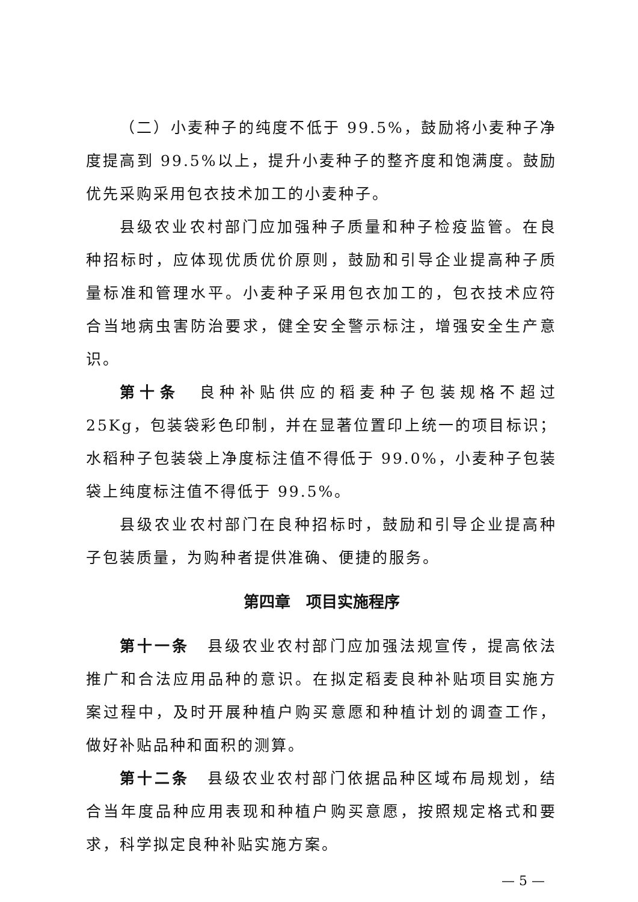（二）小麦种子的纯度不低于 99.5%，鼓励将小麦种子净度提高到 99.5%以上，提升小麦种子的整齐度和饱满度。鼓励优先采购采用包衣技术加工的小麦种子。
县级农业农村部门应加强种子质量和种子检疫监管。在良种招标时，应体现优质优价原则，鼓励和引导企业提高种子质量标准和管理水平。小麦种子采用包衣加工的，包衣技术应符合当地病虫害防治要求，健全安全警示标注，增强安全生产意识。
第十条　良种补贴供应的稻麦种子包装规格不超过 25Kg，包装袋彩色印制，并在显著位置印上统一的项目标识；水稻种子包装袋上净度标注值不得低于 99.0%，小麦种子包装袋上纯度标注值不得低于 99.5%。
县级农业农村部门在良种招标时，鼓励和引导企业提高种子包装质量，为购种者提供准确、便捷的服务。
第四章　项目实施程序
第十一条　县级农业农村部门应加强法规宣传，提高依法推广和合法应用品种的意识。在拟定稻麦良种补贴项目实施方案过程中，及时开展种植户购买意愿和种植计划的调查工作，做好补贴品种和面积的测算。
第十二条　县级农业农村部门依据品种区域布局规划，结合当年度品种应用表现和种植户购买意愿，按照规定格式和要求，科学拟定良种补贴实施方案。
— 5 —